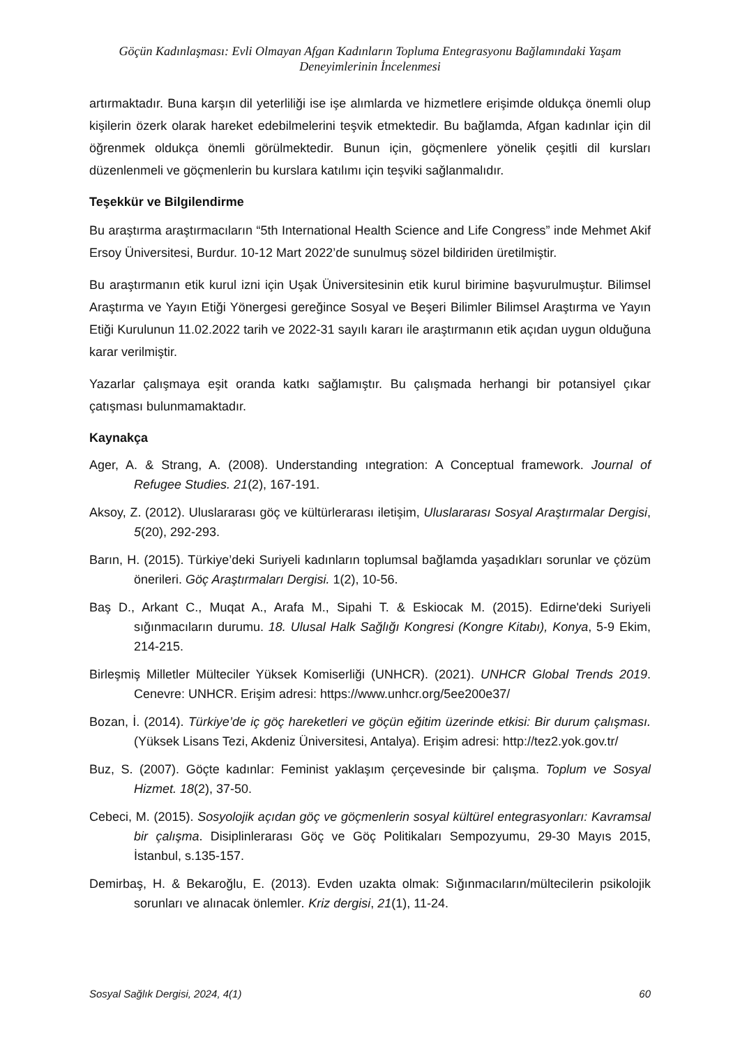Göçün Kadınlaşması: Evli Olmayan Afgan Kadınların Topluma Entegrasyonu Bağlamındaki Yaşam
Deneyimlerinin İncelenmesi
artırmaktadır. Buna karşın dil yeterliliği ise işe alımlarda ve hizmetlere erişimde oldukça önemli olup kişilerin özerk olarak hareket edebilmelerini teşvik etmektedir. Bu bağlamda, Afgan kadınlar için dil öğrenmek oldukça önemli görülmektedir. Bunun için, göçmenlere yönelik çeşitli dil kursları düzenlenmeli ve göçmenlerin bu kurslara katılımı için teşviki sağlanmalıdır.
Teşekkür ve Bilgilendirme
Bu araştırma araştırmacıların “5th International Health Science and Life Congress” inde Mehmet Akif Ersoy Üniversitesi, Burdur. 10-12 Mart 2022’de sunulmuş sözel bildiriden üretilmiştir.
Bu araştırmanın etik kurul izni için Uşak Üniversitesinin etik kurul birimine başvurulmuştur. Bilimsel Araştırma ve Yayın Etiği Yönergesi gereğince Sosyal ve Beşeri Bilimler Bilimsel Araştırma ve Yayın Etiği Kurulunun 11.02.2022 tarih ve 2022-31 sayılı kararı ile araştırmanın etik açıdan uygun olduğuna karar verilmiştir.
Yazarlar çalışmaya eşit oranda katkı sağlamıştır. Bu çalışmada herhangi bir potansiyel çıkar çatışması bulunmamaktadır.
Kaynakça
Ager, A. & Strang, A. (2008). Understanding ıntegration: A Conceptual framework. Journal of Refugee Studies. 21(2), 167-191.
Aksoy, Z. (2012). Uluslararası göç ve kültürlerarası iletişim, Uluslararası Sosyal Araştırmalar Dergisi, 5(20), 292-293.
Barın, H. (2015). Türkiye’deki Suriyeli kadınların toplumsal bağlamda yaşadıkları sorunlar ve çözüm önerileri. Göç Araştırmaları Dergisi. 1(2), 10-56.
Baş D., Arkant C., Muqat A., Arafa M., Sipahi T. & Eskiocak M. (2015). Edirne'deki Suriyeli sığınmacıların durumu. 18. Ulusal Halk Sağlığı Kongresi (Kongre Kitabı), Konya, 5-9 Ekim, 214-215.
Birleşmiş Milletler Mülteciler Yüksek Komiserliği (UNHCR). (2021). UNHCR Global Trends 2019. Cenevre: UNHCR. Erişim adresi: https://www.unhcr.org/5ee200e37/
Bozan, İ. (2014). Türkiye’de iç göç hareketleri ve göçün eğitim üzerinde etkisi: Bir durum çalışması. (Yüksek Lisans Tezi, Akdeniz Üniversitesi, Antalya). Erişim adresi: http://tez2.yok.gov.tr/
Buz, S. (2007). Göçte kadınlar: Feminist yaklaşım çerçevesinde bir çalışma. Toplum ve Sosyal Hizmet. 18(2), 37-50.
Cebeci, M. (2015). Sosyolojik açıdan göç ve göçmenlerin sosyal kültürel entegrasyonları: Kavramsal bir çalışma. Disiplinlerarası Göç ve Göç Politikaları Sempozyumu, 29-30 Mayıs 2015, İstanbul, s.135-157.
Demirbaş, H. & Bekaroğlu, E. (2013). Evden uzakta olmak: Sığınmacıların/mültecilerin psikolojik sorunları ve alınacak önlemler. Kriz dergisi, 21(1), 11-24.
Sosyal Sağlık Dergisi, 2024, 4(1) 60